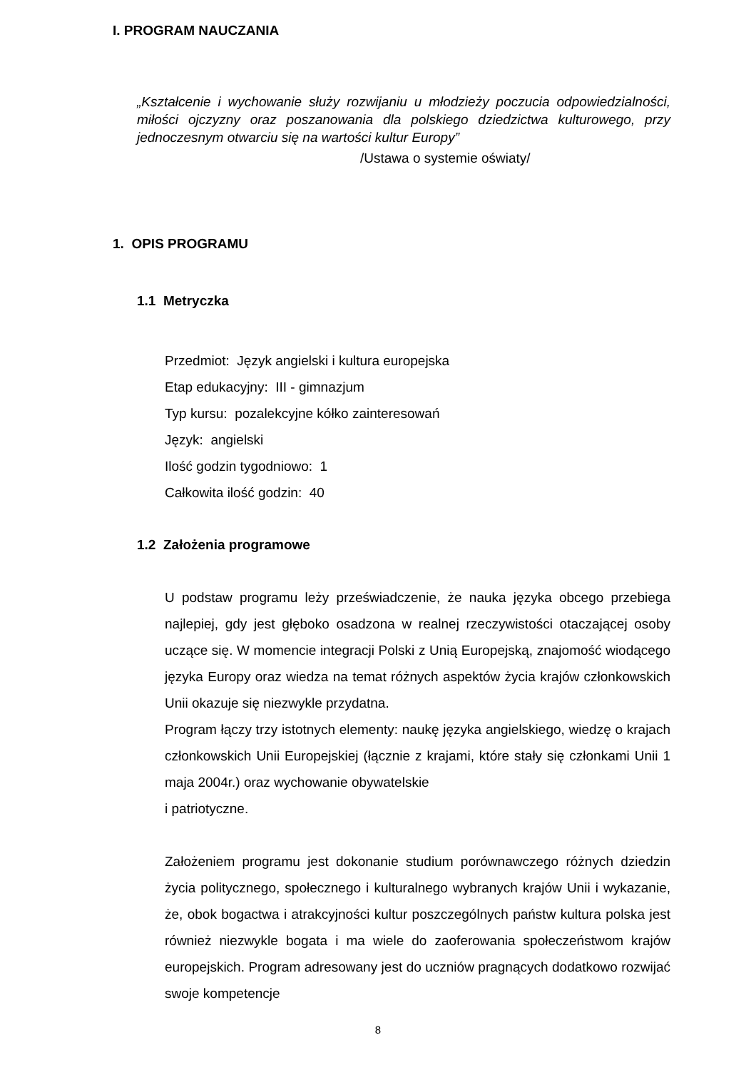I. PROGRAM NAUCZANIA
„Kształcenie i wychowanie służy rozwijaniu u młodzieży poczucia odpowiedzialności, miłości ojczyzny oraz poszanowania dla polskiego dziedzictwa kulturowego, przy jednoczesnym otwarciu się na wartości kultur Europy”
/Ustawa o systemie oświaty/
1. OPIS PROGRAMU
1.1 Metryczka
Przedmiot: Język angielski i kultura europejska
Etap edukacyjny: III - gimnazjum
Typ kursu: pozalekcyjne kółko zainteresowań
Język: angielski
Ilość godzin tygodniowo: 1
Całkowita ilość godzin: 40
1.2 Założenia programowe
U podstaw programu leży przeświadczenie, że nauka języka obcego przebiega najlepiej, gdy jest głęboko osadzona w realnej rzeczywistości otaczającej osoby uczące się. W momencie integracji Polski z Unią Europejską, znajomość wiodącego języka Europy oraz wiedza na temat różnych aspektów życia krajów członkowskich Unii okazuje się niezwykle przydatna.
Program łączy trzy istotnych elementy: naukę języka angielskiego, wiedzę o krajach członkowskich Unii Europejskiej (łącznie z krajami, które stały się członkami Unii 1 maja 2004r.) oraz wychowanie obywatelskie
i patriotyczne.
Założeniem programu jest dokonanie studium porównawczego różnych dziedzin życia politycznego, społecznego i kulturalnego wybranych krajów Unii i wykazanie, że, obok bogactwa i atrakcyjności kultur poszczególnych państw kultura polska jest również niezwykle bogata i ma wiele do zaoferowania społeczeństwom krajów europejskich. Program adresowany jest do uczniów pragnących dodatkowo rozwijać swoje kompetencje
8